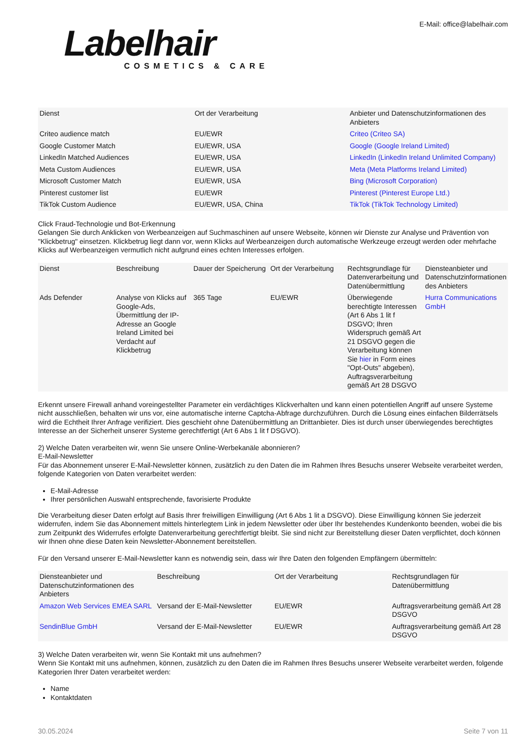Labelhair
COSMETICS & CARE
E-Mail: office@labelhair.com
| Dienst | Ort der Verarbeitung | Anbieter und Datenschutzinformationen des Anbieters |
| --- | --- | --- |
| Criteo audience match | EU/EWR | Criteo (Criteo SA) |
| Google Customer Match | EU/EWR, USA | Google (Google Ireland Limited) |
| LinkedIn Matched Audiences | EU/EWR, USA | LinkedIn (LinkedIn Ireland Unlimited Company) |
| Meta Custom Audiences | EU/EWR, USA | Meta (Meta Platforms Ireland Limited) |
| Microsoft Customer Match | EU/EWR, USA | Bing (Microsoft Corporation) |
| Pinterest customer list | EU/EWR | Pinterest (Pinterest Europe Ltd.) |
| TikTok Custom Audience | EU/EWR, USA, China | TikTok (TikTok Technology Limited) |
Click Fraud-Technologie und Bot-Erkennung
Gelangen Sie durch Anklicken von Werbeanzeigen auf Suchmaschinen auf unsere Webseite, können wir Dienste zur Analyse und Prävention von "Klickbetrug" einsetzen. Klickbetrug liegt dann vor, wenn Klicks auf Werbeanzeigen durch automatische Werkzeuge erzeugt werden oder mehrfache Klicks auf Werbeanzeigen vermutlich nicht aufgrund eines echten Interesses erfolgen.
| Dienst | Beschreibung | Dauer der Speicherung | Ort der Verarbeitung | Rechtsgrundlage für Datenverarbeitung und Datenübermittlung | Diensteanbieter und Datenschutzinformationen des Anbieters |
| --- | --- | --- | --- | --- | --- |
| Ads Defender | Analyse von Klicks auf Google-Ads, Übermittlung der IP-Adresse an Google Ireland Limited bei Verdacht auf Klickbetrug | 365 Tage | EU/EWR | Überwiegende berechtigte Interessen (Art 6 Abs 1 lit f DSGVO; Ihren Widerspruch gemäß Art 21 DSGVO gegen die Verarbeitung können Sie hier in Form eines "Opt-Outs" abgeben), Auftragsverarbeitung gemäß Art 28 DSGVO | Hurra Communications GmbH |
Erkennt unsere Firewall anhand voreingestellter Parameter ein verdächtiges Klickverhalten und kann einen potentiellen Angriff auf unsere Systeme nicht ausschließen, behalten wir uns vor, eine automatische interne Captcha-Abfrage durchzuführen. Durch die Lösung eines einfachen Bilderrätsels wird die Echtheit Ihrer Anfrage verifiziert. Dies geschieht ohne Datenübermittlung an Drittanbieter. Dies ist durch unser überwiegendes berechtigtes Interesse an der Sicherheit unserer Systeme gerechtfertigt (Art 6 Abs 1 lit f DSGVO).
2) Welche Daten verarbeiten wir, wenn Sie unsere Online-Werbekanäle abonnieren?
E-Mail-Newsletter
Für das Abonnement unserer E-Mail-Newsletter können, zusätzlich zu den Daten die im Rahmen Ihres Besuchs unserer Webseite verarbeitet werden, folgende Kategorien von Daten verarbeitet werden:
E-Mail-Adresse
Ihrer persönlichen Auswahl entsprechende, favorisierte Produkte
Die Verarbeitung dieser Daten erfolgt auf Basis Ihrer freiwilligen Einwilligung (Art 6 Abs 1 lit a DSGVO). Diese Einwilligung können Sie jederzeit widerrufen, indem Sie das Abonnement mittels hinterlegtem Link in jedem Newsletter oder über Ihr bestehendes Kundenkonto beenden, wobei die bis zum Zeitpunkt des Widerrufes erfolgte Datenverarbeitung gerechtfertigt bleibt. Sie sind nicht zur Bereitstellung dieser Daten verpflichtet, doch können wir Ihnen ohne diese Daten kein Newsletter-Abonnement bereitstellen.
Für den Versand unserer E-Mail-Newsletter kann es notwendig sein, dass wir Ihre Daten den folgenden Empfängern übermitteln:
| Diensteanbieter und Datenschutzinformationen des Anbieters | Beschreibung | Ort der Verarbeitung | Rechtsgrundlagen für Datenübermittlung |
| --- | --- | --- | --- |
| Amazon Web Services EMEA SARL | Versand der E-Mail-Newsletter | EU/EWR | Auftragsverarbeitung gemäß Art 28 DSGVO |
| SendinBlue GmbH | Versand der E-Mail-Newsletter | EU/EWR | Auftragsverarbeitung gemäß Art 28 DSGVO |
3) Welche Daten verarbeiten wir, wenn Sie Kontakt mit uns aufnehmen?
Wenn Sie Kontakt mit uns aufnehmen, können, zusätzlich zu den Daten die im Rahmen Ihres Besuchs unserer Webseite verarbeitet werden, folgende Kategorien Ihrer Daten verarbeitet werden:
Name
Kontaktdaten
30.05.2024 Seite 7 von 11